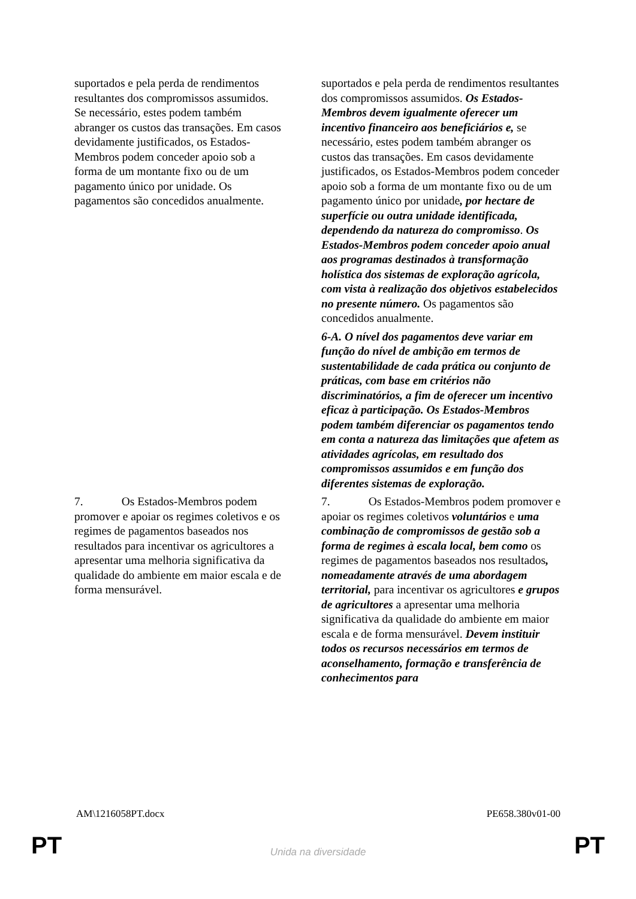| suportados e pela perda de rendimentos resultantes dos compromissos assumidos. Se necessário, estes podem também abranger os custos das transações. Em casos devidamente justificados, os Estados-Membros podem conceder apoio sob a forma de um montante fixo ou de um pagamento único por unidade. Os pagamentos são concedidos anualmente. | suportados e pela perda de rendimentos resultantes dos compromissos assumidos. Os Estados-Membros devem igualmente oferecer um incentivo financeiro aos beneficiários e, se necessário, estes podem também abranger os custos das transações. Em casos devidamente justificados, os Estados-Membros podem conceder apoio sob a forma de um montante fixo ou de um pagamento único por unidade , por hectare de superfície ou outra unidade identificada, dependendo da natureza do compromisso . Os Estados-Membros podem conceder apoio anual aos programas destinados à transformação holística dos sistemas de exploração agrícola, com vista à realização dos objetivos estabelecidos no presente número. Os pagamentos são concedidos anualmente. |
| | 6-A. O nível dos pagamentos deve variar em função do nível de ambição em termos de sustentabilidade de cada prática ou conjunto de práticas, com base em critérios não discriminatórios, a fim de oferecer um incentivo eficaz à participação. Os Estados-Membros podem também diferenciar os pagamentos tendo em conta a natureza das limitações que afetem as atividades agrícolas, em resultado dos compromissos assumidos e em função dos diferentes sistemas de exploração. |
| 7. Os Estados-Membros podem promover e apoiar os regimes coletivos e os regimes de pagamentos baseados nos resultados para incentivar os agricultores a apresentar uma melhoria significativa da qualidade do ambiente em maior escala e de forma mensurável. | 7. Os Estados-Membros podem promover e apoiar os regimes coletivos voluntários e uma combinação de compromissos de gestão sob a forma de regimes à escala local, bem como os regimes de pagamentos baseados nos resultados , nomeadamente através de uma abordagem territorial, para incentivar os agricultores e grupos de agricultores a apresentar uma melhoria significativa da qualidade do ambiente em maior escala e de forma mensurável. Devem instituir todos os recursos necessários em termos de aconselhamento, formação e transferência de conhecimentos para |
AM\1216058PT.docx PE658.380v01-00
PT
Unida na diversidade PT